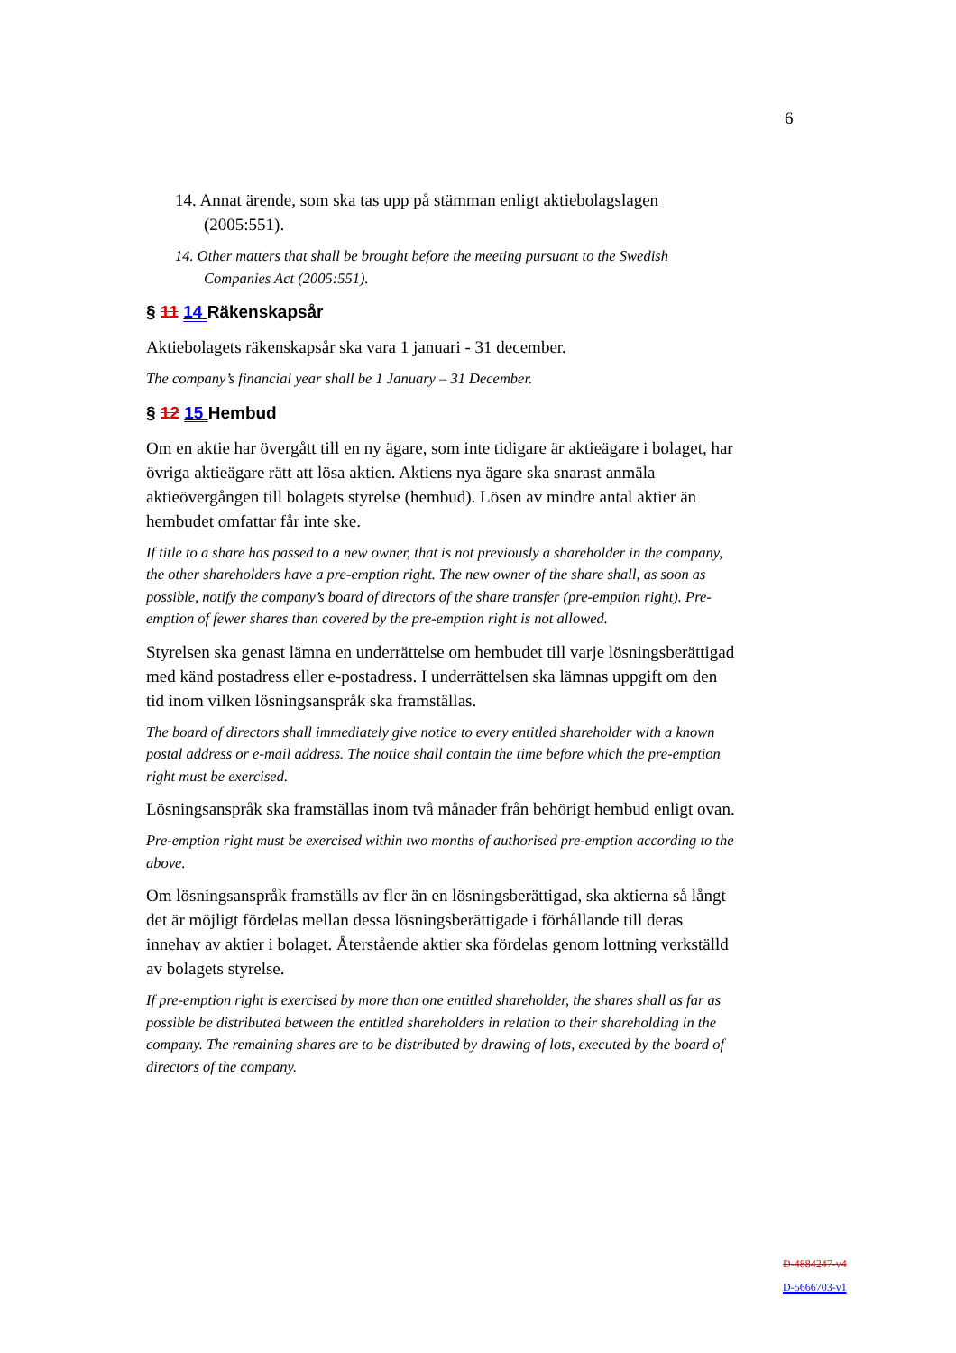6
14. Annat ärende, som ska tas upp på stämman enligt aktiebolagslagen (2005:551).
14. Other matters that shall be brought before the meeting pursuant to the Swedish Companies Act (2005:551).
§ 11 14 Räkenskapsår
Aktiebolagets räkenskapsår ska vara 1 januari - 31 december.
The company’s financial year shall be 1 January – 31 December.
§ 12 15 Hembud
Om en aktie har övergått till en ny ägare, som inte tidigare är aktieägare i bolaget, har övriga aktieägare rätt att lösa aktien. Aktiens nya ägare ska snarast anmäla aktieövergången till bolagets styrelse (hembud). Lösen av mindre antal aktier än hembudet omfattar får inte ske.
If title to a share has passed to a new owner, that is not previously a shareholder in the company, the other shareholders have a pre-emption right. The new owner of the share shall, as soon as possible, notify the company’s board of directors of the share transfer (pre-emption right). Pre-emption of fewer shares than covered by the pre-emption right is not allowed.
Styrelsen ska genast lämna en underrättelse om hembudet till varje lösningsberättigad med känd postadress eller e-postadress. I underrättelsen ska lämnas uppgift om den tid inom vilken lösningsanspråk ska framställas.
The board of directors shall immediately give notice to every entitled shareholder with a known postal address or e-mail address. The notice shall contain the time before which the pre-emption right must be exercised.
Lösningsanspråk ska framställas inom två månader från behörigt hembud enligt ovan.
Pre-emption right must be exercised within two months of authorised pre-emption according to the above.
Om lösningsanspråk framställs av fler än en lösningsberättigad, ska aktierna så långt det är möjligt fördelas mellan dessa lösningsberättigade i förhållande till deras innehav av aktier i bolaget. Återstående aktier ska fördelas genom lottning verkställd av bolagets styrelse.
If pre-emption right is exercised by more than one entitled shareholder, the shares shall as far as possible be distributed between the entitled shareholders in relation to their shareholding in the company. The remaining shares are to be distributed by drawing of lots, executed by the board of directors of the company.
D-4884247-v4
D-5666703-v1